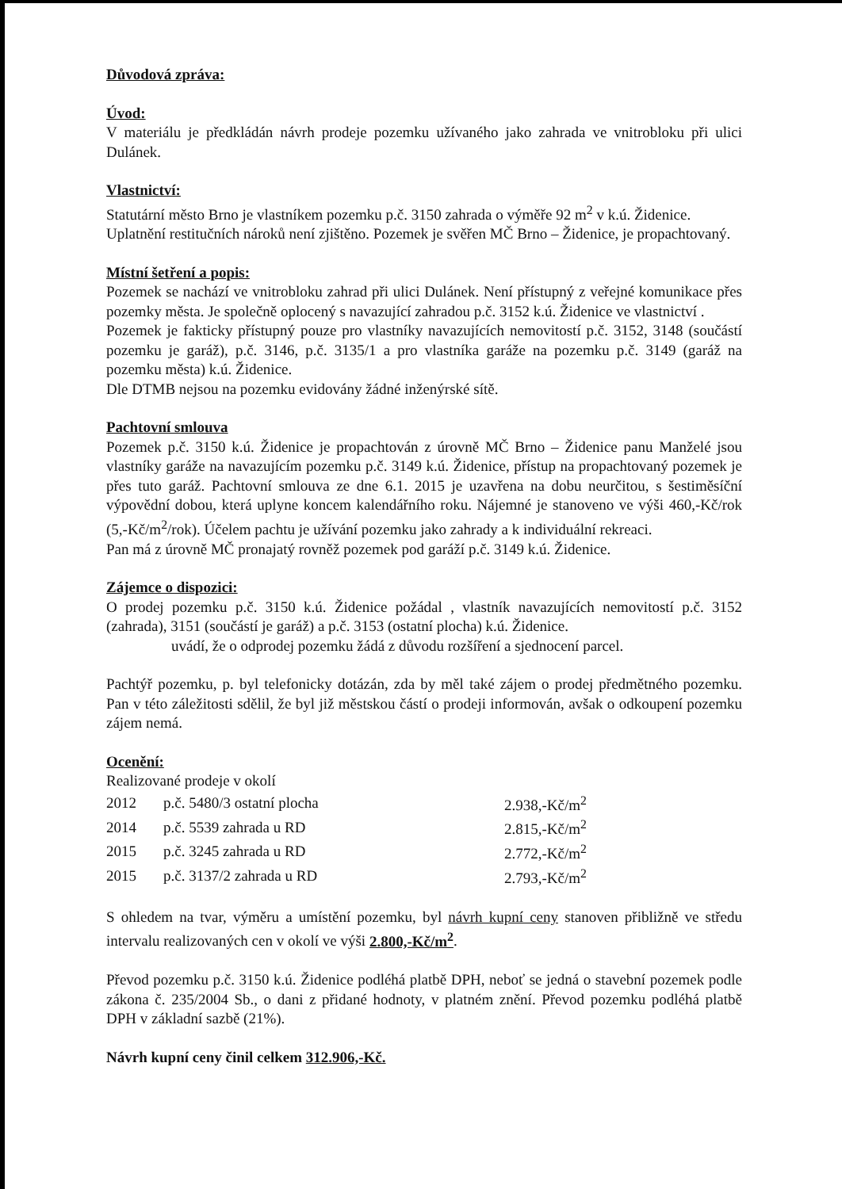Důvodová zpráva:
Úvod:
V materiálu je předkládán návrh prodeje pozemku užívaného jako zahrada ve vnitrobloku při ulici Dulánek.
Vlastnictví:
Statutární město Brno je vlastníkem pozemku p.č. 3150 zahrada o výměře 92 m<sup>2</sup> v k.ú. Židenice.
Uplatnění restitučních nároků není zjištěno. Pozemek je svěřen MČ Brno – Židenice, je propachtovaný.
Místní šetření a popis:
Pozemek se nachází ve vnitrobloku zahrad při ulici Dulánek. Není přístupný z veřejné komunikace přes pozemky města. Je společně oplocený s navazující zahradou p.č. 3152 k.ú. Židenice ve vlastnictví .
Pozemek je fakticky přístupný pouze pro vlastníky navazujících nemovitostí p.č. 3152, 3148 (součástí pozemku je garáž), p.č. 3146, p.č. 3135/1 a pro vlastníka garáže na pozemku p.č. 3149 (garáž na pozemku města) k.ú. Židenice.
Dle DTMB nejsou na pozemku evidovány žádné inženýrské sítě.
Pachtovní smlouva
Pozemek p.č. 3150 k.ú. Židenice je propachtován z úrovně MČ Brno – Židenice panu Manželé jsou vlastníky garáže na navazujícím pozemku p.č. 3149 k.ú. Židenice, přístup na propachtovaný pozemek je přes tuto garáž. Pachtovní smlouva ze dne 6.1. 2015 je uzavřena na dobu neurčitou, s šestiměsíční výpovědní dobou, která uplyne koncem kalendářního roku. Nájemné je stanoveno ve výši 460,-Kč/rok (5,-Kč/m<sup>2</sup>/rok). Účelem pachtu je užívání pozemku jako zahrady a k individuální rekreaci.
Pan má z úrovně MČ pronajatý rovněž pozemek pod garáží p.č. 3149 k.ú. Židenice.
Zájemce o dispozici:
O prodej pozemku p.č. 3150 k.ú. Židenice požádal , vlastník navazujících nemovitostí p.č. 3152 (zahrada), 3151 (součástí je garáž) a p.č. 3153 (ostatní plocha) k.ú. Židenice.
uvádí, že o odprodej pozemku žádá z důvodu rozšíření a sjednocení parcel.
Pachtýř pozemku, p. byl telefonicky dotázán, zda by měl také zájem o prodej předmětného pozemku. Pan v této záležitosti sdělil, že byl již městskou částí o prodeji informován, avšak o odkoupení pozemku zájem nemá.
Ocenění:
Realizované prodeje v okolí
| 2012 | p.č. 5480/3 ostatní plocha | 2.938,-Kč/m<sup>2</sup> |
| 2014 | p.č. 5539 zahrada u RD | 2.815,-Kč/m<sup>2</sup> |
| 2015 | p.č. 3245 zahrada u RD | 2.772,-Kč/m<sup>2</sup> |
| 2015 | p.č. 3137/2 zahrada u RD | 2.793,-Kč/m<sup>2</sup> |
S ohledem na tvar, výměru a umístění pozemku, byl návrh kupní ceny stanoven přibližně ve středu intervalu realizovaných cen v okolí ve výši 2.800,-Kč/m<sup>2</sup>.
Převod pozemku p.č. 3150 k.ú. Židenice podléhá platbě DPH, neboť se jedná o stavební pozemek podle zákona č. 235/2004 Sb., o dani z přidané hodnoty, v platném znění. Převod pozemku podléhá platbě DPH v základní sazbě (21%).
Návrh kupní ceny činil celkem 312.906,-Kč.